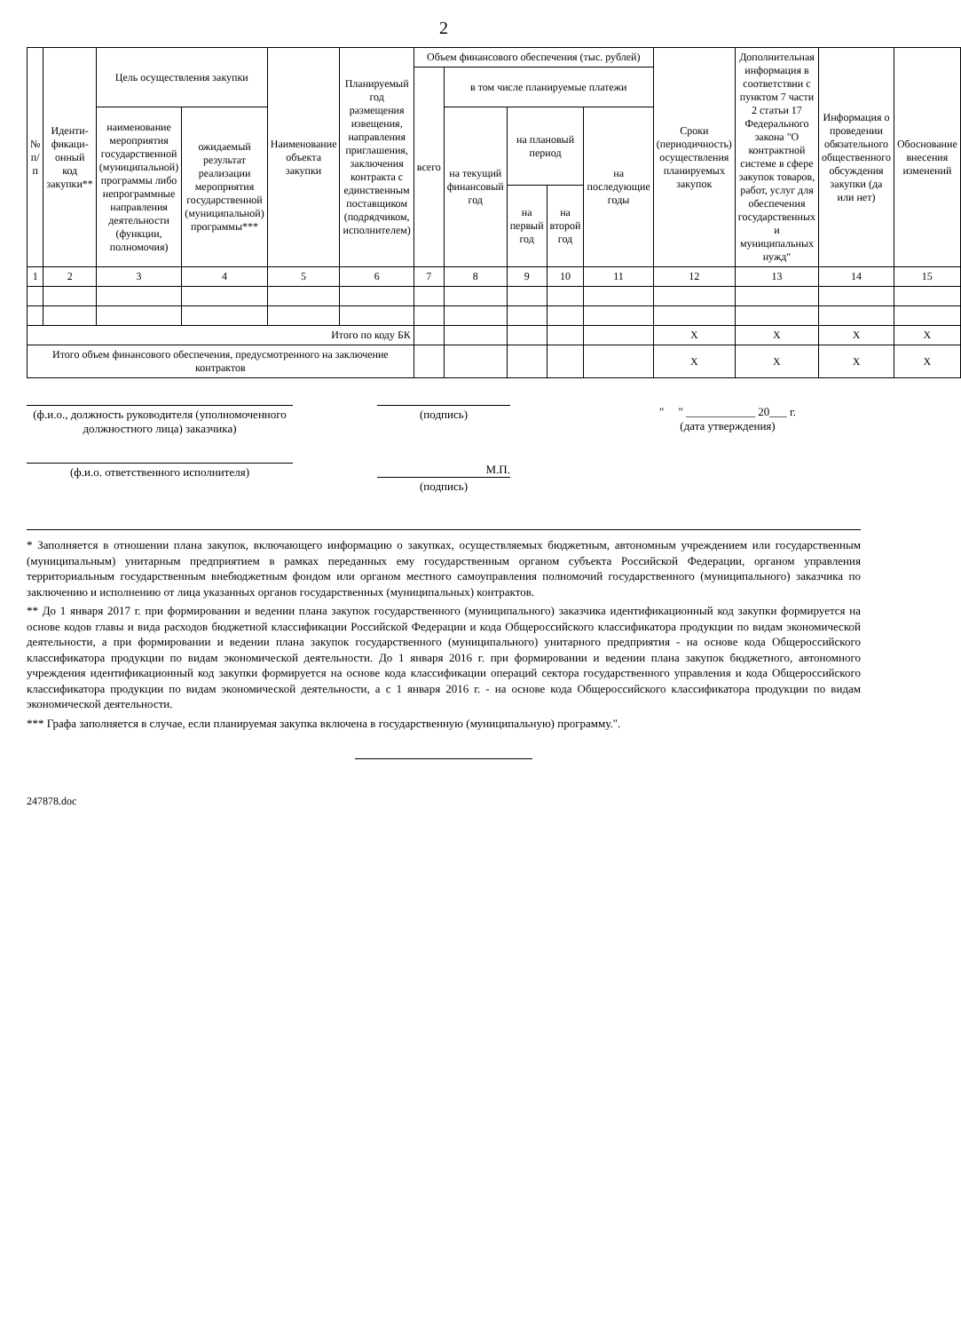2
| № п/п | Иденти-фикаци-онный код закупки** | Цель осуществления закупки | | Наименование объекта закупки | Планируемый год размещения извещения, направления приглашения, заключения контракта с единственным поставщиком (подрядчиком, исполнителем) | Объем финансового обеспечения (тыс. рублей) | | | | | Сроки (периодичность) осуществления планируемых закупок | Дополнительная информация в соответствии с пунктом 7 части 2 статьи 17 Федерального закона "О контрактной системе в сфере закупок товаров, работ, услуг для обеспечения государственных и муниципальных нужд" | Информация о проведении обязательного общественного обсуждения закупки (да или нет) | Обоснование внесения изменений |
| --- | --- | --- | --- | --- | --- | --- | --- | --- | --- | --- | --- | --- | --- | --- |
| | | | | | | всего | в том числе планируемые платежи | | | | | | | |
| | | наименование мероприятия государственной (муниципальной) программы либо непрограммные направления деятельности (функции, полномочия) | ожидаемый результат реализации мероприятия государственной (муниципальной) программы*** | | | | на текущий финансовый год | на плановый период | | на последующие годы | | | | |
| | | | | | | | | на первый год | на второй год | | | | | |
| 1 | 2 | 3 | 4 | 5 | 6 | 7 | 8 | 9 | 10 | 11 | 12 | 13 | 14 | 15 |
| Итого по коду БК | | | | | | | | | | | X | X | X | X |
| Итого объем финансового обеспечения, предусмотренного на заключение контрактов | | | | | | | | | | | X | X | X | X |
(ф.и.о., должность руководителя (уполномоченного должностного лица) заказчика)
(подпись) " " ____________ 20___ г.
(дата утверждения)
(ф.и.о. ответственного исполнителя) М.П.
(подпись)
* Заполняется в отношении плана закупок, включающего информацию о закупках, осуществляемых бюджетным, автономным учреждением или государственным (муниципальным) унитарным предприятием в рамках переданных ему государственным органом субъекта Российской Федерации, органом управления территориальным государственным внебюджетным фондом или органом местного самоуправления полномочий государственного (муниципального) заказчика по заключению и исполнению от лица указанных органов государственных (муниципальных) контрактов.
** До 1 января 2017 г. при формировании и ведении плана закупок государственного (муниципального) заказчика идентификационный код закупки формируется на основе кодов главы и вида расходов бюджетной классификации Российской Федерации и кода Общероссийского классификатора продукции по видам экономической деятельности, а при формировании и ведении плана закупок государственного (муниципального) унитарного предприятия - на основе кода Общероссийского классификатора продукции по видам экономической деятельности. До 1 января 2016 г. при формировании и ведении плана закупок бюджетного, автономного учреждения идентификационный код закупки формируется на основе кода классификации операций сектора государственного управления и кода Общероссийского классификатора продукции по видам экономической деятельности, а с 1 января 2016 г. - на основе кода Общероссийского классификатора продукции по видам экономической деятельности.
*** Графа заполняется в случае, если планируемая закупка включена в государственную (муниципальную) программу.".
247878.doc